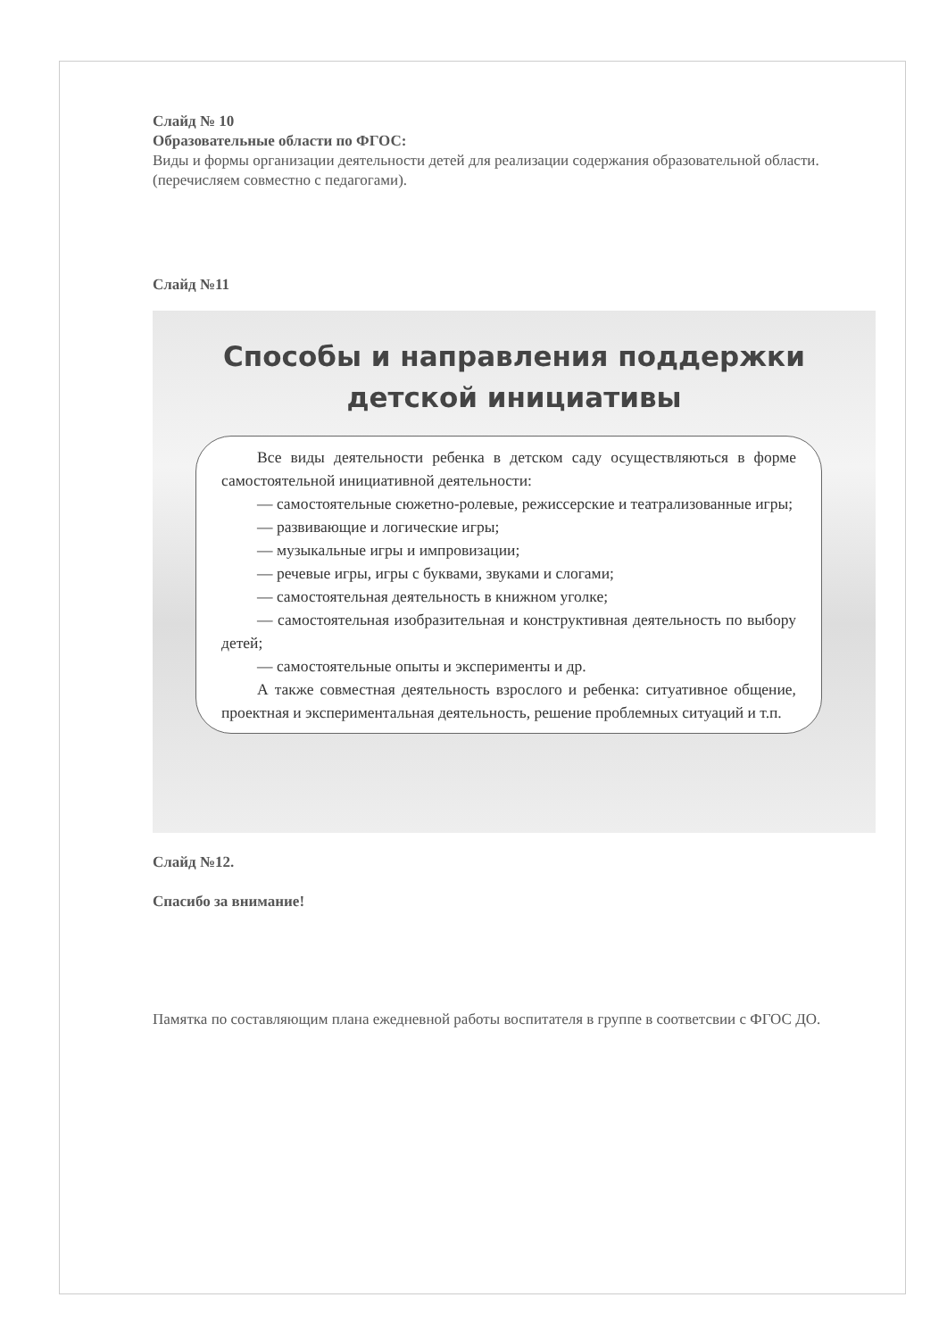Слайд № 10
Образовательные области по ФГОС:
Виды и формы организации деятельности детей для реализации содержания образовательной области. (перечисляем совместно с педагогами).
Слайд №11
Способы и направления поддержки
детской инициативы
Все виды деятельности ребенка в детском саду осуществляються в форме самостоятельной инициативной деятельности:
— самостоятельные сюжетно-ролевые, режиссерские и театрализованные игры;
— развивающие и логические игры;
— музыкальные игры и импровизации;
— речевые игры, игры с буквами, звуками и слогами;
— самостоятельная деятельность в книжном уголке;
— самостоятельная изобразительная и конструктивная деятельность по выбору детей;
— самостоятельные опыты и эксперименты и др.
А также совместная деятельность взрослого и ребенка: ситуативное общение, проектная и экспериментальная деятельность, решение проблемных ситуаций и т.п.
Слайд №12.
Спасибо за внимание!
Памятка по составляющим плана ежедневной работы воспитателя в группе в соответсвии с ФГОС ДО.